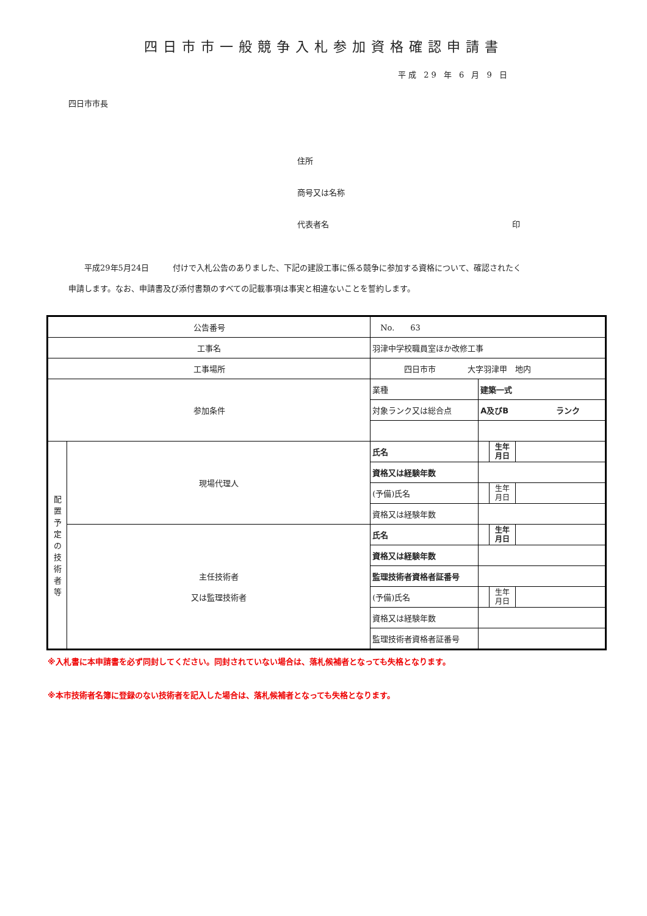四日市市一般競争入札参加資格確認申請書
平成 29 年 6 月 9 日
四日市市長
住所
商号又は名称
代表者名 印
　　平成29年5月24日　　　付けで入札公告のありました、下記の建設工事に係る競争に参加する資格について、確認されたく
申請します。なお、申請書及び添付書類のすべての記載事項は事実と相違ないことを誓約します。
| 公告番号 | | No. 63 | | | |
| 工事名 | | 羽津中学校職員室ほか改修工事 | | | |
| 工事場所 | | 四日市市 大字羽津甲 地内 | | | |
| 参加条件 | | 業種 | 建築一式 | | |
| | | 対象ランク又は総合点 | A及びB ランク | | |
| 配 置 予 定 の 技 術 者 等 | 現場代理人 | 氏名 | | 生年 月日 | |
| | | 資格又は経験年数 | | | |
| | | (予備)氏名 | | 生年 月日 | |
| | | 資格又は経験年数 | | | |
| | 主任技術者 又は監理技術者 | 氏名 | | 生年 月日 | |
| | | 資格又は経験年数 | | | |
| | | 監理技術者資格者証番号 | | | |
| | | (予備)氏名 | | 生年 月日 | |
| | | 資格又は経験年数 | | | |
| | | 監理技術者資格者証番号 | | | |
※入札書に本申請書を必ず同封してください。同封されていない場合は、落札候補者となっても失格となります。
※本市技術者名簿に登録のない技術者を記入した場合は、落札候補者となっても失格となります。